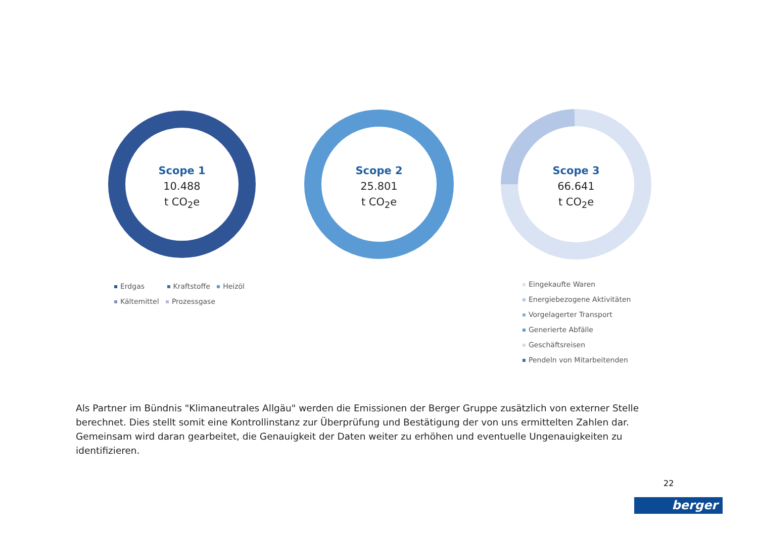Scope 1
10.488
t CO<sub>2</sub>e
Scope 2
25.801
t CO<sub>2</sub>e
Scope 3
66.641
t CO<sub>2</sub>e
Erdgas Kraftstoffe Heizöl
Kältemittel Prozessgase
Eingekaufte Waren
Energiebezogene Aktivitäten
Vorgelagerter Transport
Generierte Abfälle
Geschäftsreisen
Pendeln von Mitarbeitenden
Als Partner im Bündnis "Klimaneutrales Allgäu" werden die Emissionen der Berger Gruppe zusätzlich von externer Stelle berechnet. Dies stellt somit eine Kontrollinstanz zur Überprüfung und Bestätigung der von uns ermittelten Zahlen dar. Gemeinsam wird daran gearbeitet, die Genauigkeit der Daten weiter zu erhöhen und eventuelle Ungenauigkeiten zu identifizieren.
22
berger